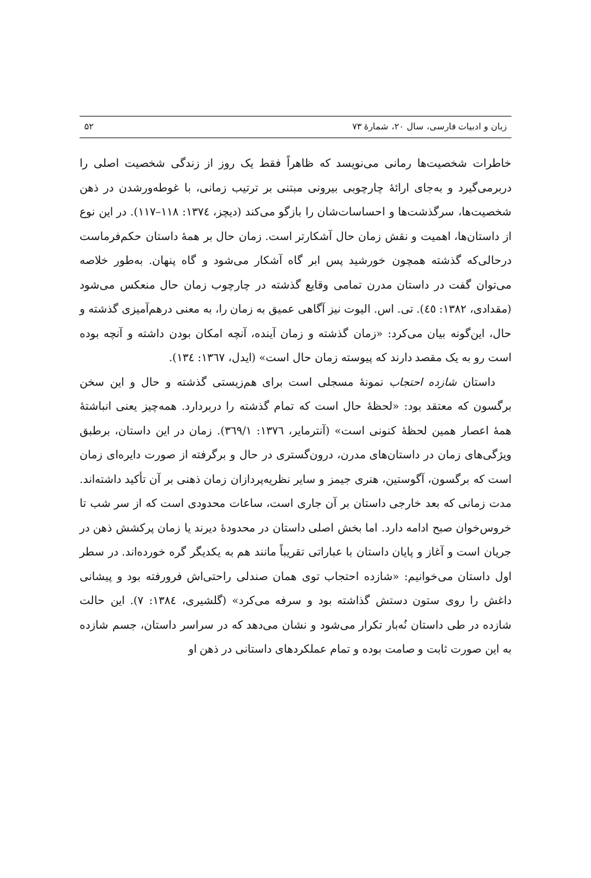زبان و ادبیات فارسی، سال ۲۰، شمارهٔ ۷۳ ۵۲
خاطرات شخصیت‌ها رمانی می‌نویسد که ظاهراً فقط یک روز از زندگی شخصیت اصلی را دربرمی‌گیرد و به‌جای ارائهٔ چارچوبی بیرونی مبتنی بر ترتیب زمانی، با غوطه‌ورشدن در ذهن شخصیت‌ها، سرگذشت‌ها و احساسات‌شان را بازگو می‌کند (دیچز، ١٣٧٤: ١١٨–١١٧). در این نوع از داستان‌ها، اهمیت و نقش زمان حال آشکارتر است. زمان حال بر همهٔ داستان حکم‌فرماست درحالی‌که گذشته همچون خورشید پس ابر گاه آشکار می‌شود و گاه پنهان. به‌طور خلاصه می‌توان گفت در داستان مدرن تمامی وقایع گذشته در چارچوب زمان حال منعکس می‌شود (مقدادی، ١٣٨٢: ٤٥). تی. اس. الیوت نیز آگاهی عمیق به زمان را، به معنی درهم‌آمیزی گذشته و حال، این‌گونه بیان می‌کرد: «زمان گذشته و زمان آینده، آنچه امکان بودن داشته و آنچه بوده است رو به یک مقصد دارند که پیوسته زمان حال است» (ایدل، ١٣٦٧: ١٣٤).
داستان شازده احتجاب نمونهٔ مسجلی است برای هم‌زیستی گذشته و حال و این سخن برگسون که معتقد بود: «لحظهٔ حال است که تمام گذشته را دربردارد. همه‌چیز یعنی انباشتهٔ همهٔ اعصار همین لحظهٔ کنونی است» (آنترمایر، ١٣٧٦: ٣٦٩/١). زمان در این داستان، برطبق ویژگی‌های زمان در داستان‌های مدرن، درون‌گستری در حال و برگرفته از صورت دایره‌ای زمان است که برگسون، آگوستین، هنری جیمز و سایر نظریه‌پردازان زمان ذهنی بر آن تأکید داشته‌اند. مدت زمانی که بعد خارجی داستان بر آن جاری است، ساعات محدودی است که از سر شب تا خروس‌خوان صبح ادامه دارد. اما بخش اصلی داستان در محدودهٔ دیرند یا زمان پرکشش ذهن در جریان است و آغاز و پایان داستان با عباراتی تقریباً مانند هم به یکدیگر گره خورده‌اند. در سطر اول داستان می‌خوانیم: «شازده احتجاب توی همان صندلی راحتی‌اش فرورفته بود و پیشانی داغش را روی ستون دستش گذاشته بود و سرفه می‌کرد» (گلشیری، ١٣٨٤: ٧). این حالت شازده در طی داستان نُه‌بار تکرار می‌شود و نشان می‌دهد که در سراسر داستان، جسم شازده به این صورت ثابت و صامت بوده و تمام عملکردهای داستانی در ذهن او